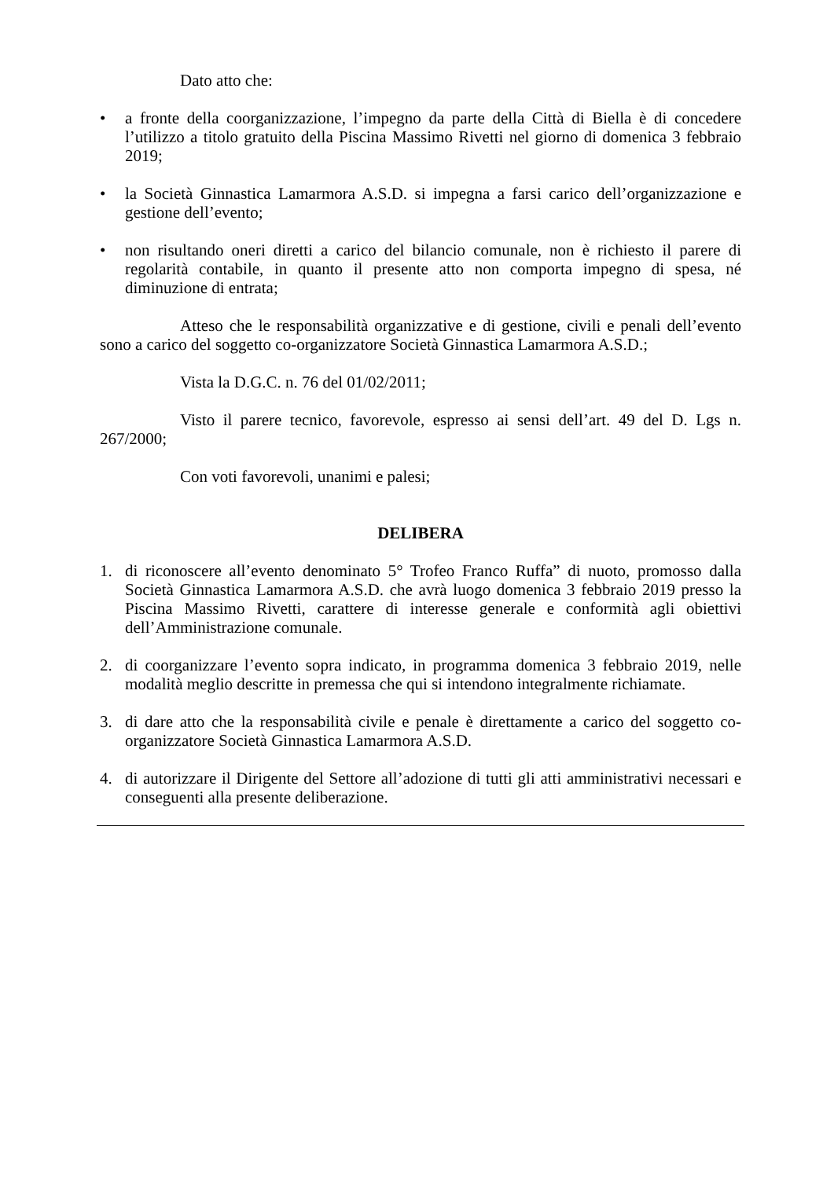Dato atto che:
• a fronte della coorganizzazione, l’impegno da parte della Città di Biella è di concedere l’utilizzo a titolo gratuito della Piscina Massimo Rivetti nel giorno di domenica 3 febbraio 2019;
• la Società Ginnastica Lamarmora A.S.D. si impegna a farsi carico dell’organizzazione e gestione dell’evento;
• non risultando oneri diretti a carico del bilancio comunale, non è richiesto il parere di regolarità contabile, in quanto il presente atto non comporta impegno di spesa, né diminuzione di entrata;
Atteso che le responsabilità organizzative e di gestione, civili e penali dell’evento sono a carico del soggetto co-organizzatore Società Ginnastica Lamarmora A.S.D.;
Vista la D.G.C. n. 76 del 01/02/2011;
Visto il parere tecnico, favorevole, espresso ai sensi dell’art. 49 del D. Lgs n. 267/2000;
Con voti favorevoli, unanimi e palesi;
DELIBERA
1. di riconoscere all’evento denominato 5° Trofeo Franco Ruffa” di nuoto, promosso dalla Società Ginnastica Lamarmora A.S.D. che avrà luogo domenica 3 febbraio 2019 presso la Piscina Massimo Rivetti, carattere di interesse generale e conformità agli obiettivi dell’Amministrazione comunale.
2. di coorganizzare l’evento sopra indicato, in programma domenica 3 febbraio 2019, nelle modalità meglio descritte in premessa che qui si intendono integralmente richiamate.
3. di dare atto che la responsabilità civile e penale è direttamente a carico del soggetto co-organizzatore Società Ginnastica Lamarmora A.S.D.
4. di autorizzare il Dirigente del Settore all’adozione di tutti gli atti amministrativi necessari e conseguenti alla presente deliberazione.